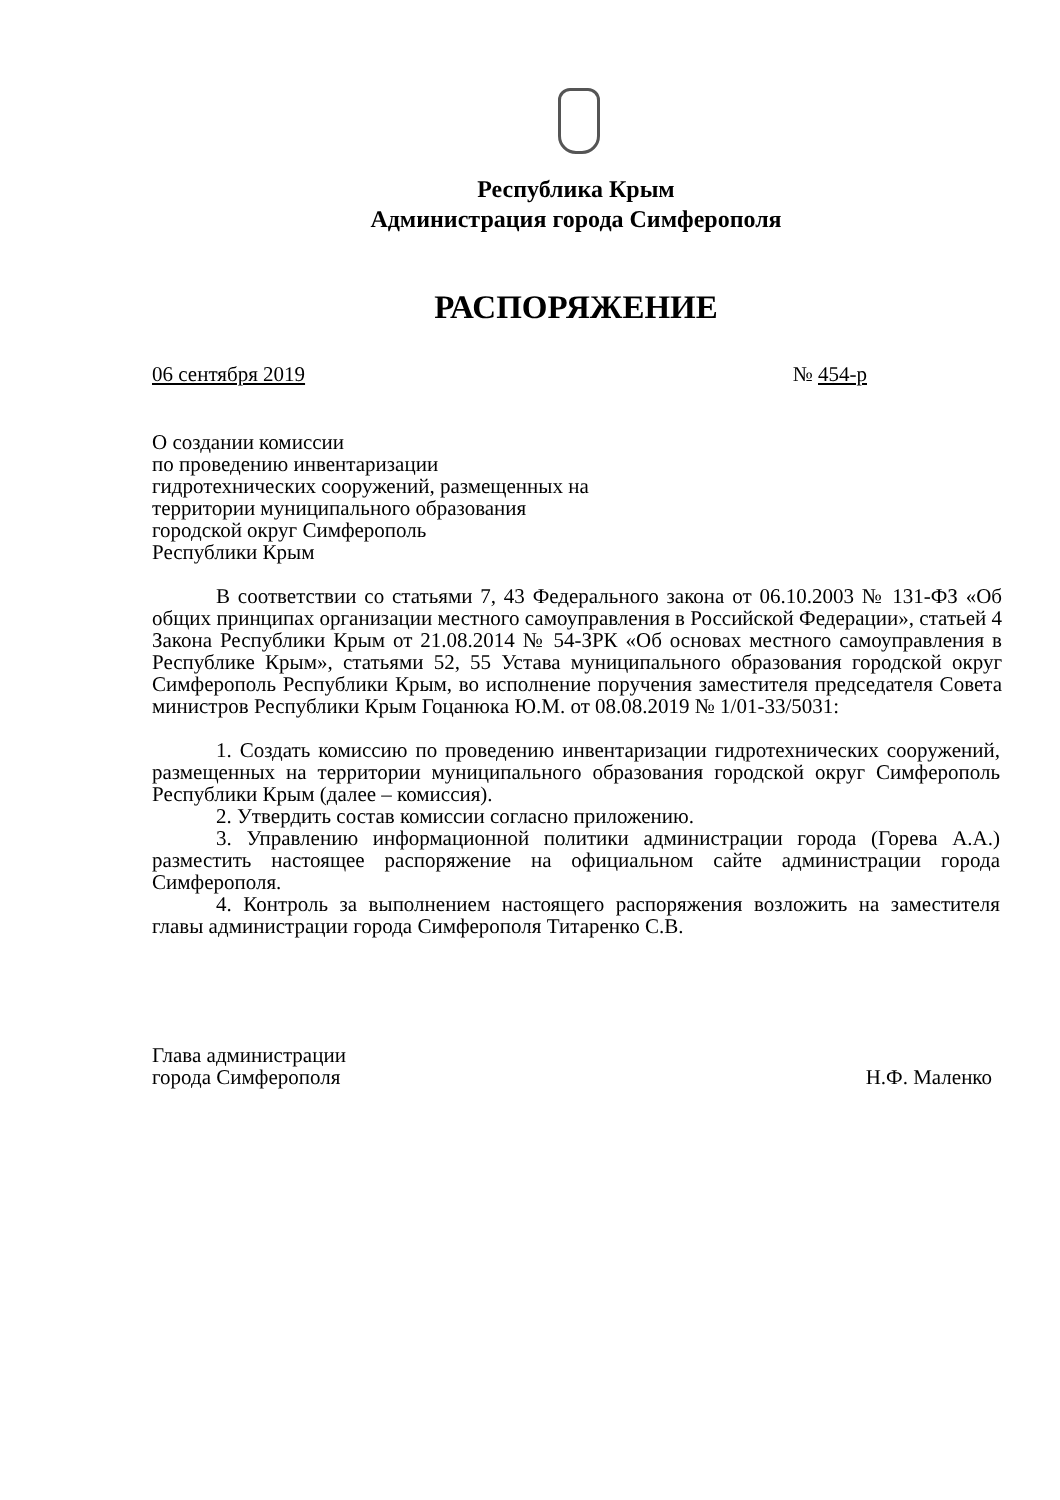Республика Крым
Администрация города Симферополя
РАСПОРЯЖЕНИЕ
06 сентября 2019 № 454-р
О создании комиссии
по проведению инвентаризации
гидротехнических сооружений, размещенных на
территории муниципального образования
городской округ Симферополь
Республики Крым
В соответствии со статьями 7, 43 Федерального закона от 06.10.2003 № 131-ФЗ «Об общих принципах организации местного самоуправления в Российской Федерации», статьей 4 Закона Республики Крым от 21.08.2014 № 54-ЗРК «Об основах местного самоуправления в Республике Крым», статьями 52, 55 Устава муниципального образования городской округ Симферополь Республики Крым, во исполнение поручения заместителя председателя Совета министров Республики Крым Гоцанюка Ю.М. от 08.08.2019 № 1/01-33/5031:
1. Создать комиссию по проведению инвентаризации гидротехнических сооружений, размещенных на территории муниципального образования городской округ Симферополь Республики Крым (далее – комиссия).
2. Утвердить состав комиссии согласно приложению.
3. Управлению информационной политики администрации города (Горева А.А.) разместить настоящее распоряжение на официальном сайте администрации города Симферополя.
4. Контроль за выполнением настоящего распоряжения возложить на заместителя главы администрации города Симферополя Титаренко С.В.
Глава администрации
города Симферополя Н.Ф. Маленко